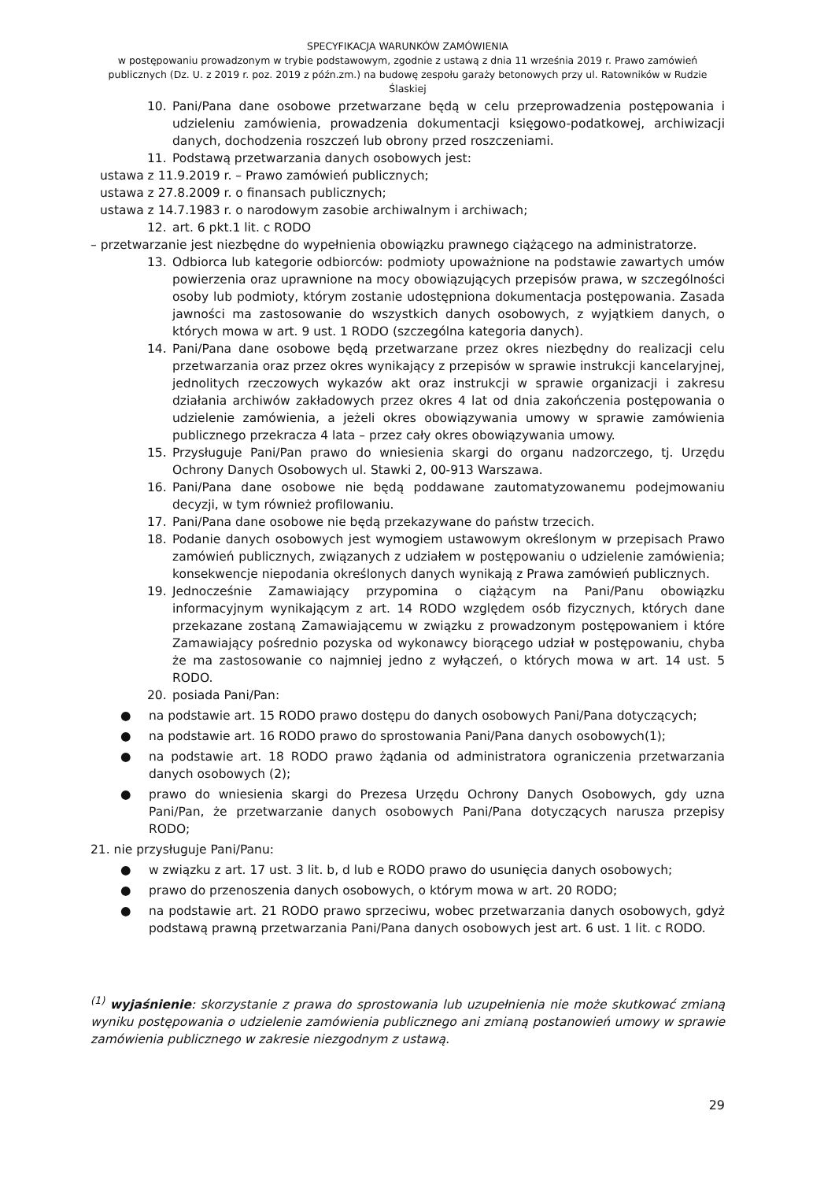SPECYFIKACJA WARUNKÓW ZAMÓWIENIA
w postępowaniu prowadzonym w trybie podstawowym, zgodnie z ustawą z dnia 11 września 2019 r. Prawo zamówień publicznych (Dz. U. z 2019 r. poz. 2019 z późn.zm.) na budowę zespołu garaży betonowych przy ul. Ratowników w Rudzie Ślaskiej
10. Pani/Pana dane osobowe przetwarzane będą w celu przeprowadzenia postępowania i udzieleniu zamówienia, prowadzenia dokumentacji księgowo-podatkowej, archiwizacji danych, dochodzenia roszczeń lub obrony przed roszczeniami.
11. Podstawą przetwarzania danych osobowych jest:
ustawa z 11.9.2019 r. – Prawo zamówień publicznych;
ustawa z 27.8.2009 r. o finansach publicznych;
ustawa z 14.7.1983 r. o narodowym zasobie archiwalnym i archiwach;
12. art. 6 pkt.1 lit. c RODO
– przetwarzanie jest niezbędne do wypełnienia obowiązku prawnego ciążącego na administratorze.
13. Odbiorca lub kategorie odbiorców: podmioty upoważnione na podstawie zawartych umów powierzenia oraz uprawnione na mocy obowiązujących przepisów prawa, w szczególności osoby lub podmioty, którym zostanie udostępniona dokumentacja postępowania. Zasada jawności ma zastosowanie do wszystkich danych osobowych, z wyjątkiem danych, o których mowa w art. 9 ust. 1 RODO (szczególna kategoria danych).
14. Pani/Pana dane osobowe będą przetwarzane przez okres niezbędny do realizacji celu przetwarzania oraz przez okres wynikający z przepisów w sprawie instrukcji kancelaryjnej, jednolitych rzeczowych wykazów akt oraz instrukcji w sprawie organizacji i zakresu działania archiwów zakładowych przez okres 4 lat od dnia zakończenia postępowania o udzielenie zamówienia, a jeżeli okres obowiązywania umowy w sprawie zamówienia publicznego przekracza 4 lata – przez cały okres obowiązywania umowy.
15. Przysługuje Pani/Pan prawo do wniesienia skargi do organu nadzorczego, tj. Urzędu Ochrony Danych Osobowych ul. Stawki 2, 00-913 Warszawa.
16. Pani/Pana dane osobowe nie będą poddawane zautomatyzowanemu podejmowaniu decyzji, w tym również profilowaniu.
17. Pani/Pana dane osobowe nie będą przekazywane do państw trzecich.
18. Podanie danych osobowych jest wymogiem ustawowym określonym w przepisach Prawo zamówień publicznych, związanych z udziałem w postępowaniu o udzielenie zamówienia; konsekwencje niepodania określonych danych wynikają z Prawa zamówień publicznych.
19. Jednocześnie Zamawiający przypomina o ciążącym na Pani/Panu obowiązku informacyjnym wynikającym z art. 14 RODO względem osób fizycznych, których dane przekazane zostaną Zamawiającemu w związku z prowadzonym postępowaniem i które Zamawiający pośrednio pozyska od wykonawcy biorącego udział w postępowaniu, chyba że ma zastosowanie co najmniej jedno z wyłączeń, o których mowa w art. 14 ust. 5 RODO.
20. posiada Pani/Pan:
● na podstawie art. 15 RODO prawo dostępu do danych osobowych Pani/Pana dotyczących;
● na podstawie art. 16 RODO prawo do sprostowania Pani/Pana danych osobowych(1);
● na podstawie art. 18 RODO prawo żądania od administratora ograniczenia przetwarzania danych osobowych (2);
● prawo do wniesienia skargi do Prezesa Urzędu Ochrony Danych Osobowych, gdy uzna Pani/Pan, że przetwarzanie danych osobowych Pani/Pana dotyczących narusza przepisy RODO;
21. nie przysługuje Pani/Panu:
● w związku z art. 17 ust. 3 lit. b, d lub e RODO prawo do usunięcia danych osobowych;
● prawo do przenoszenia danych osobowych, o którym mowa w art. 20 RODO;
● na podstawie art. 21 RODO prawo sprzeciwu, wobec przetwarzania danych osobowych, gdyż podstawą prawną przetwarzania Pani/Pana danych osobowych jest art. 6 ust. 1 lit. c RODO.
<sup>(1)</sup> wyjaśnienie: skorzystanie z prawa do sprostowania lub uzupełnienia nie może skutkować zmianą wyniku postępowania o udzielenie zamówienia publicznego ani zmianą postanowień umowy w sprawie zamówienia publicznego w zakresie niezgodnym z ustawą.
29